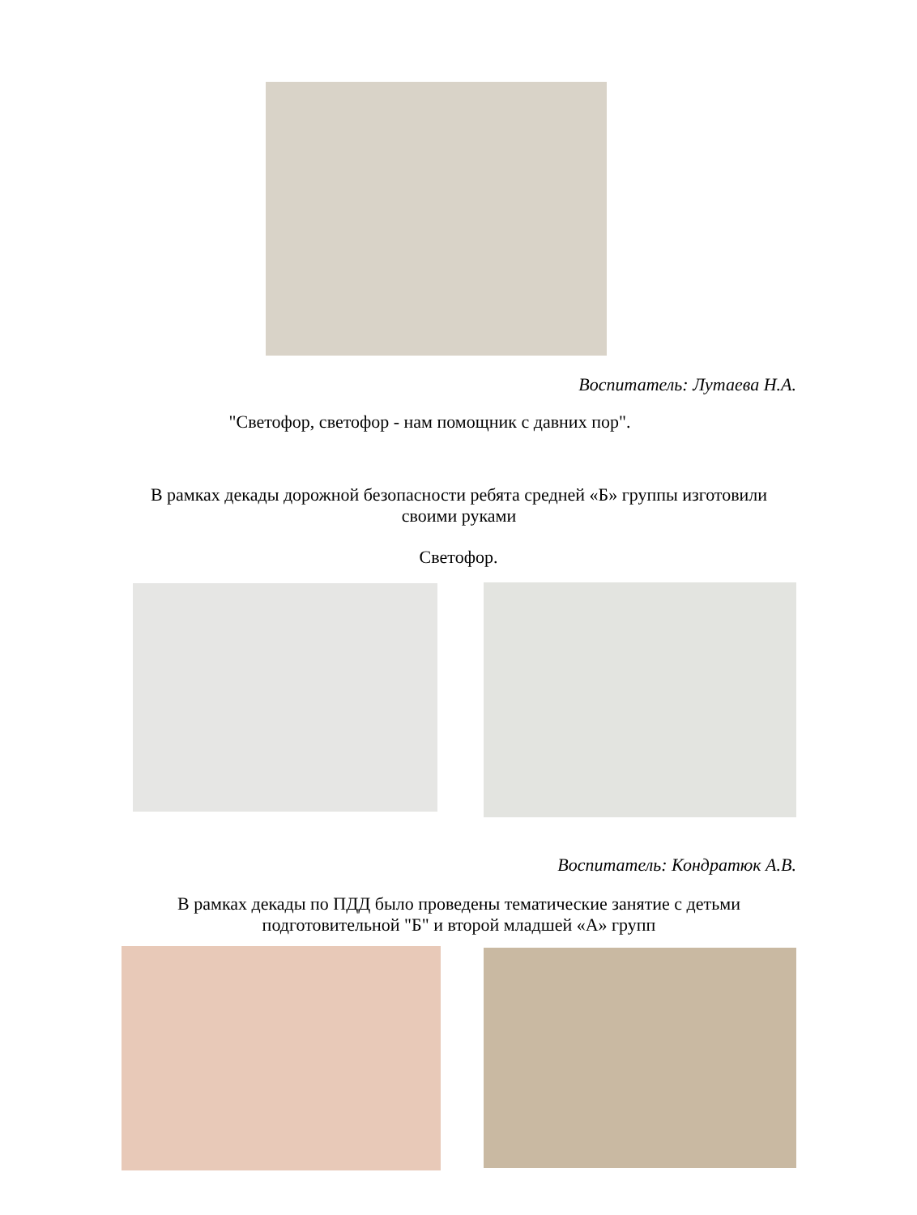Воспитатель: Лутаева Н.А.
"Светофор, светофор - нам помощник с давних пор".
В рамках декады дорожной безопасности ребята средней «Б» группы изготовили своими руками
Светофор.
Воспитатель: Кондратюк А.В.
В рамках декады по ПДД было проведены тематические занятие с детьми подготовительной "Б" и второй младшей «А» групп